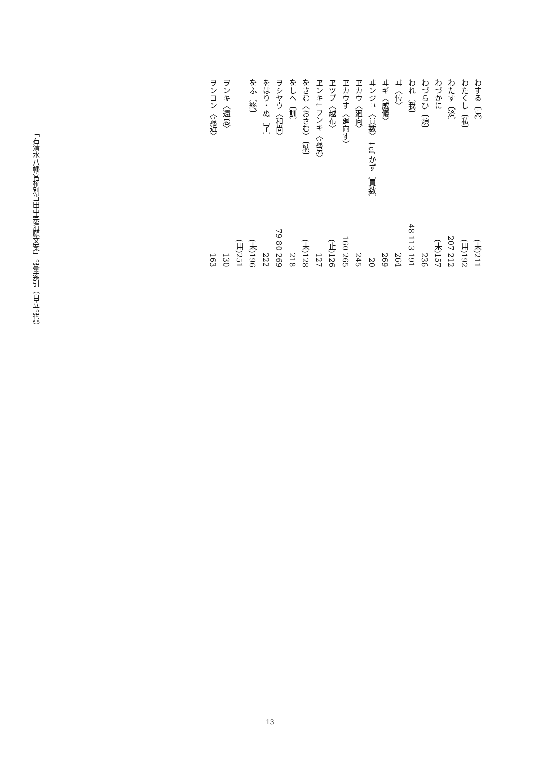わする〔忘〕 (未)211
わたくし〔私〕 (用)192
わたす〔済〕 207 212
わづかに (未)157
わづらひ〔煩〕 236
われ〔我〕 48 113 191
ヰ〈位〉 264
ヰギ〈威儀〉 269
ヰンジュ〈員数〉↓cf かず〔員数〕 20
ヱカウ〈廻向〉 245
ヱカウす〈廻向す〉 160 265
ヱツプ〈越布〉 (止)126
ヱンキ↓ヲンキ〈遠忌〉 127
をさむ〈おさむ〉〔納〕 (未)128
をしへ〔訓〕 218
ヲシヤウ〈和尚〉 79 80 269
をはり・ぬ〔了〕 222
をふ〔終〕 (未)196
(用)251
ヲンキ〈遠忌〉 130
ヲンコン〈遠近〉 163
「石清水八幡宮権別当田中宗清願文案」語彙索引（自立語篇）
13